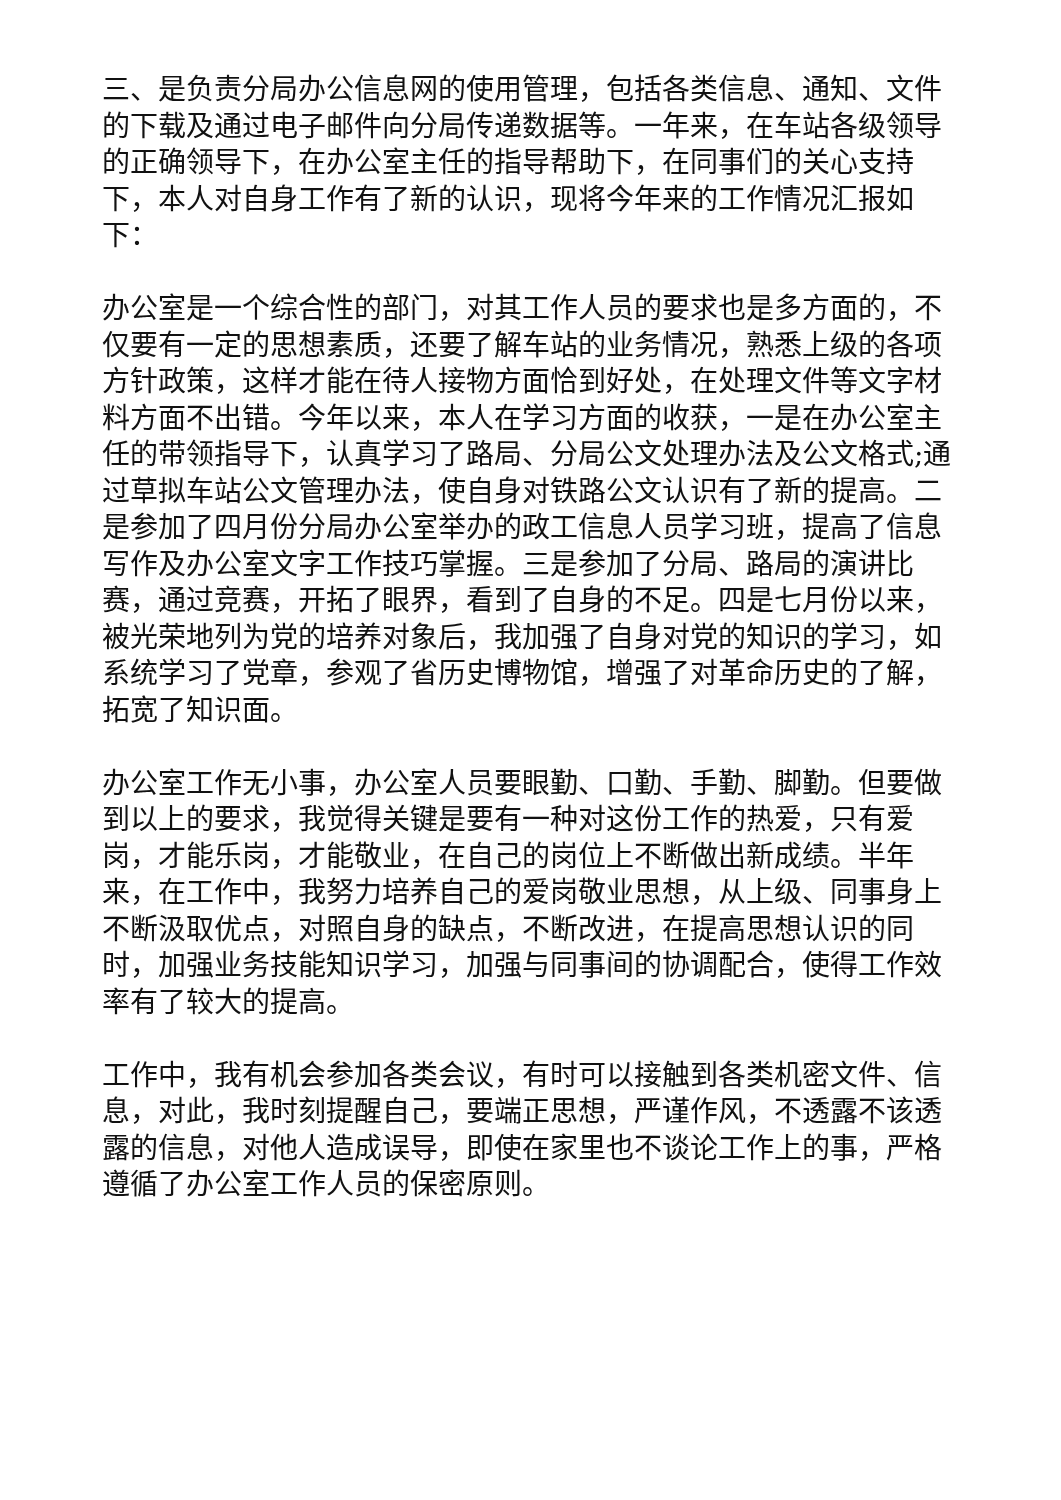三、是负责分局办公信息网的使用管理，包括各类信息、通知、文件的下载及通过电子邮件向分局传递数据等。一年来，在车站各级领导的正确领导下，在办公室主任的指导帮助下，在同事们的关心支持下，本人对自身工作有了新的认识，现将今年来的工作情况汇报如下：
办公室是一个综合性的部门，对其工作人员的要求也是多方面的，不仅要有一定的思想素质，还要了解车站的业务情况，熟悉上级的各项方针政策，这样才能在待人接物方面恰到好处，在处理文件等文字材料方面不出错。今年以来，本人在学习方面的收获，一是在办公室主任的带领指导下，认真学习了路局、分局公文处理办法及公文格式;通过草拟车站公文管理办法，使自身对铁路公文认识有了新的提高。二是参加了四月份分局办公室举办的政工信息人员学习班，提高了信息写作及办公室文字工作技巧掌握。三是参加了分局、路局的演讲比赛，通过竞赛，开拓了眼界，看到了自身的不足。四是七月份以来，被光荣地列为党的培养对象后，我加强了自身对党的知识的学习，如系统学习了党章，参观了省历史博物馆，增强了对革命历史的了解，拓宽了知识面。
办公室工作无小事，办公室人员要眼勤、口勤、手勤、脚勤。但要做到以上的要求，我觉得关键是要有一种对这份工作的热爱，只有爱岗，才能乐岗，才能敬业，在自己的岗位上不断做出新成绩。半年来，在工作中，我努力培养自己的爱岗敬业思想，从上级、同事身上不断汲取优点，对照自身的缺点，不断改进，在提高思想认识的同时，加强业务技能知识学习，加强与同事间的协调配合，使得工作效率有了较大的提高。
工作中，我有机会参加各类会议，有时可以接触到各类机密文件、信息，对此，我时刻提醒自己，要端正思想，严谨作风，不透露不该透露的信息，对他人造成误导，即使在家里也不谈论工作上的事，严格遵循了办公室工作人员的保密原则。